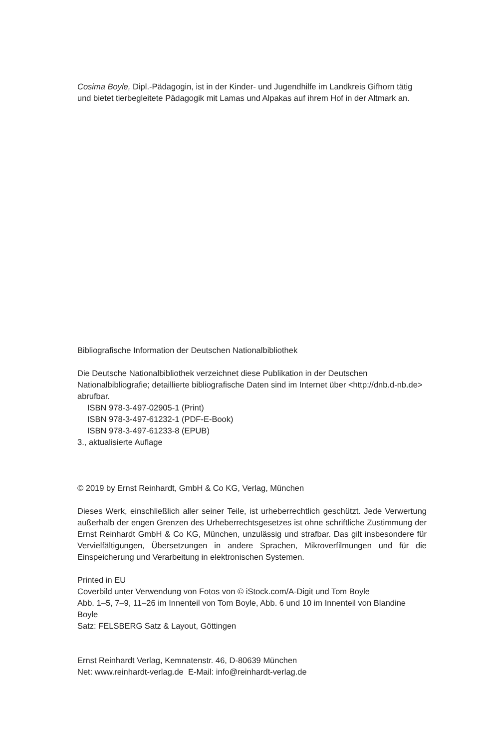Cosima Boyle, Dipl.-Pädagogin, ist in der Kinder- und Jugendhilfe im Landkreis Gifhorn tätig und bietet tierbegleitete Pädagogik mit Lamas und Alpakas auf ihrem Hof in der Altmark an.
Bibliografische Information der Deutschen Nationalbibliothek
Die Deutsche Nationalbibliothek verzeichnet diese Publikation in der Deutschen Nationalbibliografie; detaillierte bibliografische Daten sind im Internet über <http://dnb.d-nb.de> abrufbar.
ISBN 978-3-497-02905-1 (Print)
ISBN 978-3-497-61232-1 (PDF-E-Book)
ISBN 978-3-497-61233-8 (EPUB)
3., aktualisierte Auflage
© 2019 by Ernst Reinhardt, GmbH & Co KG, Verlag, München
Dieses Werk, einschließlich aller seiner Teile, ist urheberrechtlich geschützt. Jede Verwertung außerhalb der engen Grenzen des Urheberrechtsgesetzes ist ohne schriftliche Zustimmung der Ernst Reinhardt GmbH & Co KG, München, unzulässig und strafbar. Das gilt insbesondere für Vervielfältigungen, Übersetzungen in andere Sprachen, Mikroverfilmungen und für die Einspeicherung und Verarbeitung in elektronischen Systemen.
Printed in EU
Coverbild unter Verwendung von Fotos von © iStock.com/A-Digit und Tom Boyle
Abb. 1–5, 7–9, 11–26 im Innenteil von Tom Boyle, Abb. 6 und 10 im Innenteil von Blandine Boyle
Satz: FELSBERG Satz & Layout, Göttingen
Ernst Reinhardt Verlag, Kemnatenstr. 46, D-80639 München
Net: www.reinhardt-verlag.de E-Mail: info@reinhardt-verlag.de